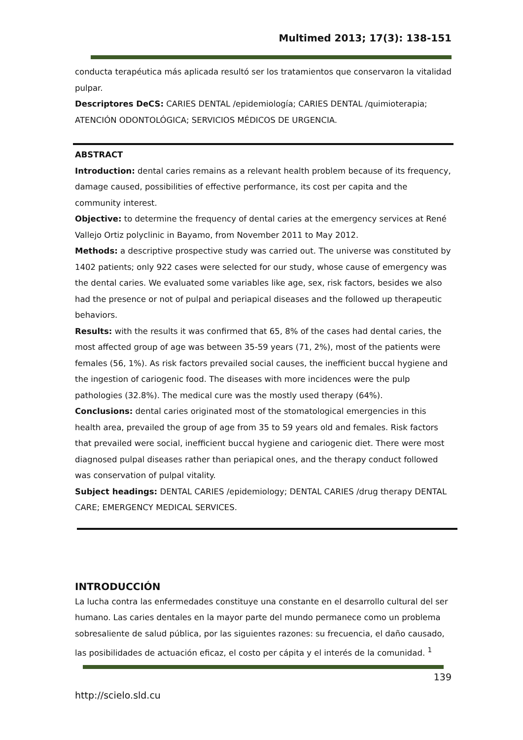Multimed 2013; 17(3): 138-151
conducta terapéutica más aplicada resultó ser los tratamientos que conservaron la vitalidad pulpar.
Descriptores DeCS: CARIES DENTAL /epidemiología; CARIES DENTAL /quimioterapia; ATENCIÓN ODONTOLÓGICA; SERVICIOS MÉDICOS DE URGENCIA.
ABSTRACT
Introduction: dental caries remains as a relevant health problem because of its frequency, damage caused, possibilities of effective performance, its cost per capita and the community interest.
Objective: to determine the frequency of dental caries at the emergency services at René Vallejo Ortiz polyclinic in Bayamo, from November 2011 to May 2012.
Methods: a descriptive prospective study was carried out. The universe was constituted by 1402 patients; only 922 cases were selected for our study, whose cause of emergency was the dental caries. We evaluated some variables like age, sex, risk factors, besides we also had the presence or not of pulpal and periapical diseases and the followed up therapeutic behaviors.
Results: with the results it was confirmed that 65, 8% of the cases had dental caries, the most affected group of age was between 35-59 years (71, 2%), most of the patients were females (56, 1%). As risk factors prevailed social causes, the inefficient buccal hygiene and the ingestion of cariogenic food. The diseases with more incidences were the pulp pathologies (32.8%). The medical cure was the mostly used therapy (64%).
Conclusions: dental caries originated most of the stomatological emergencies in this health area, prevailed the group of age from 35 to 59 years old and females. Risk factors that prevailed were social, inefficient buccal hygiene and cariogenic diet. There were most diagnosed pulpal diseases rather than periapical ones, and the therapy conduct followed was conservation of pulpal vitality.
Subject headings: DENTAL CARIES /epidemiology; DENTAL CARIES /drug therapy DENTAL CARE; EMERGENCY MEDICAL SERVICES.
INTRODUCCIÓN
La lucha contra las enfermedades constituye una constante en el desarrollo cultural del ser humano. Las caries dentales en la mayor parte del mundo permanece como un problema sobresaliente de salud pública, por las siguientes razones: su frecuencia, el daño causado, las posibilidades de actuación eficaz, el costo per cápita y el interés de la comunidad. <sup>1</sup>
139
http://scielo.sld.cu